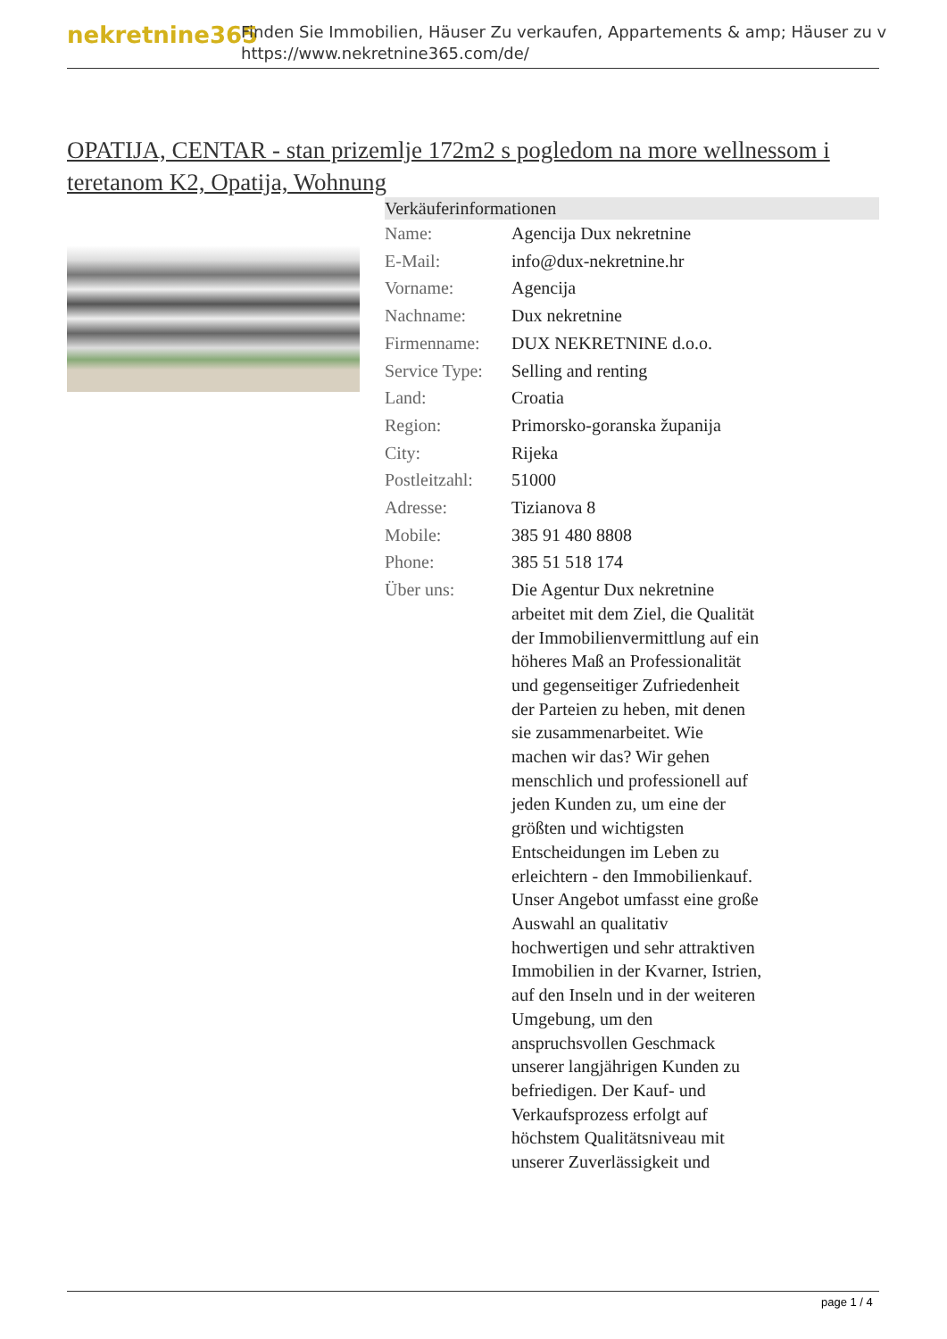nekretnine365
Finden Sie Immobilien, Häuser Zu verkaufen, Appartements & amp; Häuser zu v
https://www.nekretnine365.com/de/
OPATIJA, CENTAR - stan prizemlje 172m2 s pogledom na more wellnessom i teretanom K2, Opatija, Wohnung
| Verkäuferinformationen | |
| --- | --- |
| Name: | Agencija Dux nekretnine |
| E-Mail: | info@dux-nekretnine.hr |
| Vorname: | Agencija |
| Nachname: | Dux nekretnine |
| Firmenname: | DUX NEKRETNINE d.o.o. |
| Service Type: | Selling and renting |
| Land: | Croatia |
| Region: | Primorsko-goranska županija |
| City: | Rijeka |
| Postleitzahl: | 51000 |
| Adresse: | Tizianova 8 |
| Mobile: | 385 91 480 8808 |
| Phone: | 385 51 518 174 |
| Über uns: | Die Agentur Dux nekretnine arbeitet mit dem Ziel, die Qualität der Immobilienvermittlung auf ein höheres Maß an Professionalität und gegenseitiger Zufriedenheit der Parteien zu heben, mit denen sie zusammenarbeitet. Wie machen wir das? Wir gehen menschlich und professionell auf jeden Kunden zu, um eine der größten und wichtigsten Entscheidungen im Leben zu erleichtern - den Immobilienkauf. Unser Angebot umfasst eine große Auswahl an qualitativ hochwertigen und sehr attraktiven Immobilien in der Kvarner, Istrien, auf den Inseln und in der weiteren Umgebung, um den anspruchsvollen Geschmack unserer langjährigen Kunden zu befriedigen. Der Kauf- und Verkaufsprozess erfolgt auf höchstem Qualitätsniveau mit unserer Zuverlässigkeit und |
page 1 / 4